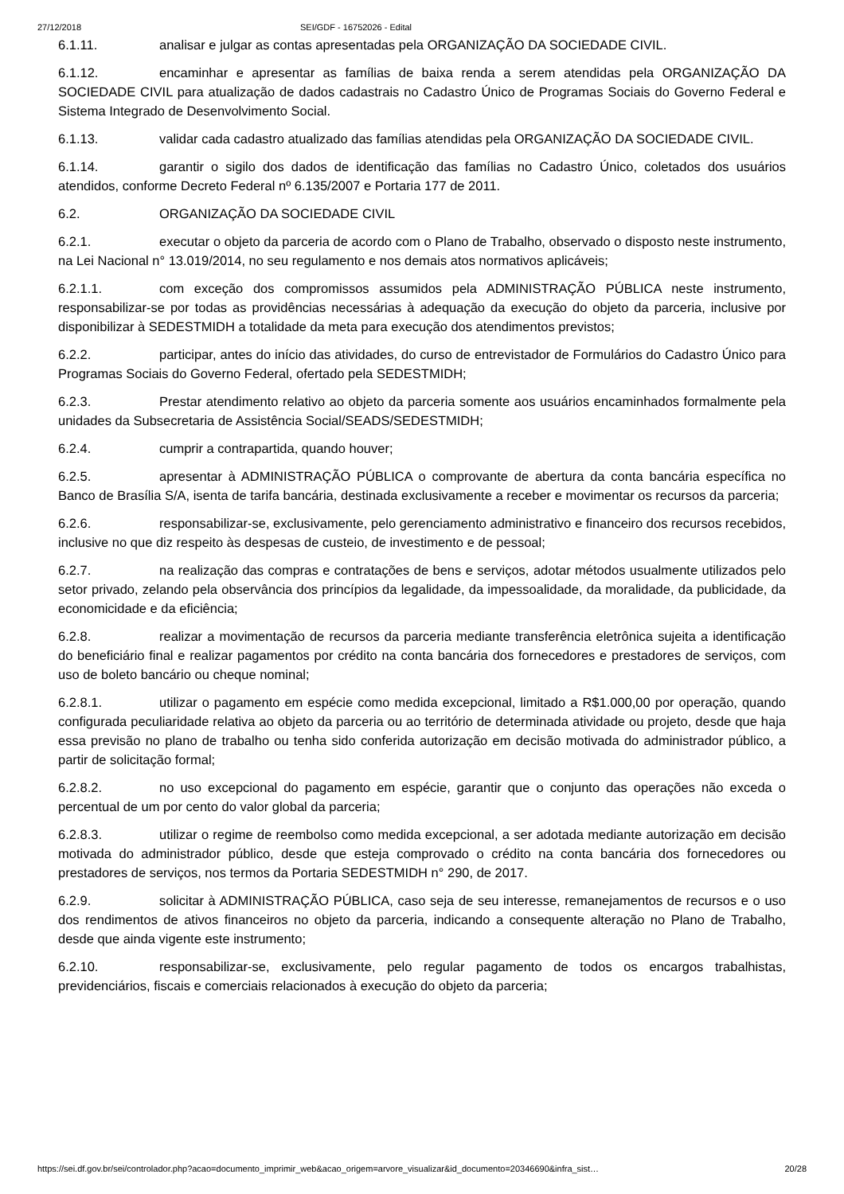27/12/2018 SEI/GDF - 16752026 - Edital
6.1.11. analisar e julgar as contas apresentadas pela ORGANIZAÇÃO DA SOCIEDADE CIVIL.
6.1.12. encaminhar e apresentar as famílias de baixa renda a serem atendidas pela ORGANIZAÇÃO DA SOCIEDADE CIVIL para atualização de dados cadastrais no Cadastro Único de Programas Sociais do Governo Federal e Sistema Integrado de Desenvolvimento Social.
6.1.13. validar cada cadastro atualizado das famílias atendidas pela ORGANIZAÇÃO DA SOCIEDADE CIVIL.
6.1.14. garantir o sigilo dos dados de identificação das famílias no Cadastro Único, coletados dos usuários atendidos, conforme Decreto Federal nº 6.135/2007 e Portaria 177 de 2011.
6.2. ORGANIZAÇÃO DA SOCIEDADE CIVIL
6.2.1. executar o objeto da parceria de acordo com o Plano de Trabalho, observado o disposto neste instrumento, na Lei Nacional n° 13.019/2014, no seu regulamento e nos demais atos normativos aplicáveis;
6.2.1.1. com exceção dos compromissos assumidos pela ADMINISTRAÇÃO PÚBLICA neste instrumento, responsabilizar-se por todas as providências necessárias à adequação da execução do objeto da parceria, inclusive por disponibilizar à SEDESTMIDH a totalidade da meta para execução dos atendimentos previstos;
6.2.2. participar, antes do início das atividades, do curso de entrevistador de Formulários do Cadastro Único para Programas Sociais do Governo Federal, ofertado pela SEDESTMIDH;
6.2.3. Prestar atendimento relativo ao objeto da parceria somente aos usuários encaminhados formalmente pela unidades da Subsecretaria de Assistência Social/SEADS/SEDESTMIDH;
6.2.4. cumprir a contrapartida, quando houver;
6.2.5. apresentar à ADMINISTRAÇÃO PÚBLICA o comprovante de abertura da conta bancária específica no Banco de Brasília S/A, isenta de tarifa bancária, destinada exclusivamente a receber e movimentar os recursos da parceria;
6.2.6. responsabilizar-se, exclusivamente, pelo gerenciamento administrativo e financeiro dos recursos recebidos, inclusive no que diz respeito às despesas de custeio, de investimento e de pessoal;
6.2.7. na realização das compras e contratações de bens e serviços, adotar métodos usualmente utilizados pelo setor privado, zelando pela observância dos princípios da legalidade, da impessoalidade, da moralidade, da publicidade, da economicidade e da eficiência;
6.2.8. realizar a movimentação de recursos da parceria mediante transferência eletrônica sujeita a identificação do beneficiário final e realizar pagamentos por crédito na conta bancária dos fornecedores e prestadores de serviços, com uso de boleto bancário ou cheque nominal;
6.2.8.1. utilizar o pagamento em espécie como medida excepcional, limitado a R$1.000,00 por operação, quando configurada peculiaridade relativa ao objeto da parceria ou ao território de determinada atividade ou projeto, desde que haja essa previsão no plano de trabalho ou tenha sido conferida autorização em decisão motivada do administrador público, a partir de solicitação formal;
6.2.8.2. no uso excepcional do pagamento em espécie, garantir que o conjunto das operações não exceda o percentual de um por cento do valor global da parceria;
6.2.8.3. utilizar o regime de reembolso como medida excepcional, a ser adotada mediante autorização em decisão motivada do administrador público, desde que esteja comprovado o crédito na conta bancária dos fornecedores ou prestadores de serviços, nos termos da Portaria SEDESTMIDH n° 290, de 2017.
6.2.9. solicitar à ADMINISTRAÇÃO PÚBLICA, caso seja de seu interesse, remanejamentos de recursos e o uso dos rendimentos de ativos financeiros no objeto da parceria, indicando a consequente alteração no Plano de Trabalho, desde que ainda vigente este instrumento;
6.2.10. responsabilizar-se, exclusivamente, pelo regular pagamento de todos os encargos trabalhistas, previdenciários, fiscais e comerciais relacionados à execução do objeto da parceria;
https://sei.df.gov.br/sei/controlador.php?acao=documento_imprimir_web&acao_origem=arvore_visualizar&id_documento=20346690&infra_sist… 20/28